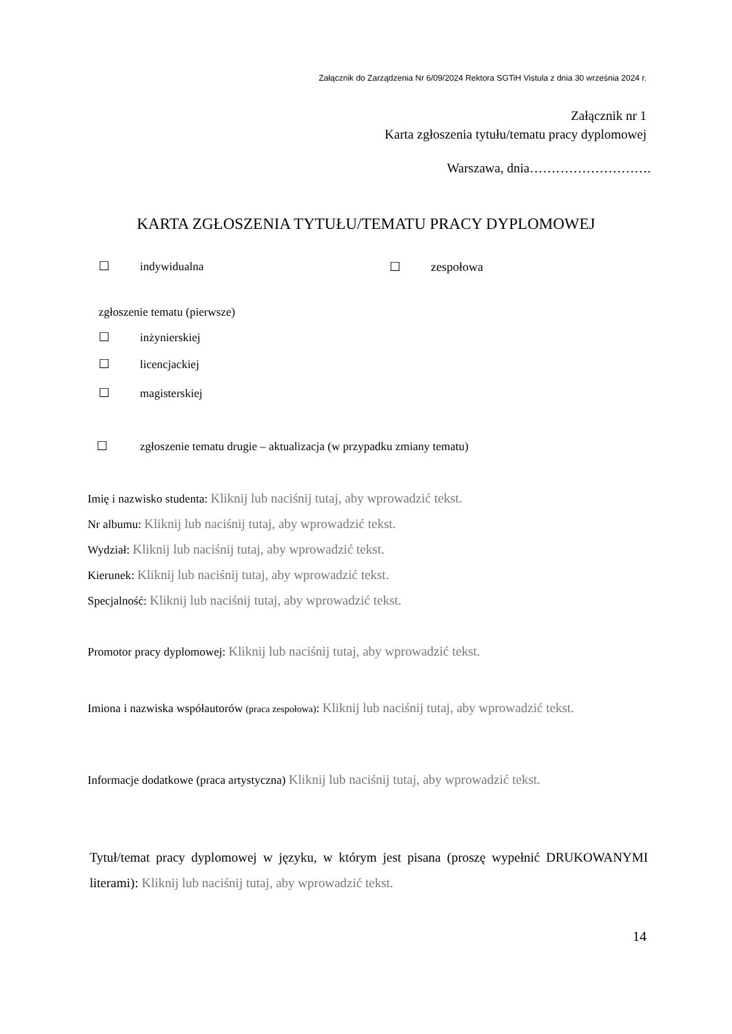Załącznik do Zarządzenia Nr 6/09/2024 Rektora SGTiH Vistula z dnia 30 września 2024 r.
Załącznik nr 1
Karta zgłoszenia tytułu/tematu pracy dyplomowej
Warszawa, dnia……………………….
KARTA ZGŁOSZENIA TYTUŁU/TEMATU PRACY DYPLOMOWEJ
☐ indywidualna ☐ zespołowa
zgłoszenie tematu (pierwsze)
☐ inżynierskiej
☐ licencjackiej
☐ magisterskiej
☐ zgłoszenie tematu drugie – aktualizacja (w przypadku zmiany tematu)
Imię i nazwisko studenta: Kliknij lub naciśnij tutaj, aby wprowadzić tekst.
Nr albumu: Kliknij lub naciśnij tutaj, aby wprowadzić tekst.
Wydział: Kliknij lub naciśnij tutaj, aby wprowadzić tekst.
Kierunek: Kliknij lub naciśnij tutaj, aby wprowadzić tekst.
Specjalność: Kliknij lub naciśnij tutaj, aby wprowadzić tekst.
Promotor pracy dyplomowej: Kliknij lub naciśnij tutaj, aby wprowadzić tekst.
Imiona i nazwiska współautorów (praca zespołowa): Kliknij lub naciśnij tutaj, aby wprowadzić tekst.
Informacje dodatkowe (praca artystyczna) Kliknij lub naciśnij tutaj, aby wprowadzić tekst.
Tytuł/temat pracy dyplomowej w języku, w którym jest pisana (proszę wypełnić DRUKOWANYMI literami): Kliknij lub naciśnij tutaj, aby wprowadzić tekst.
14